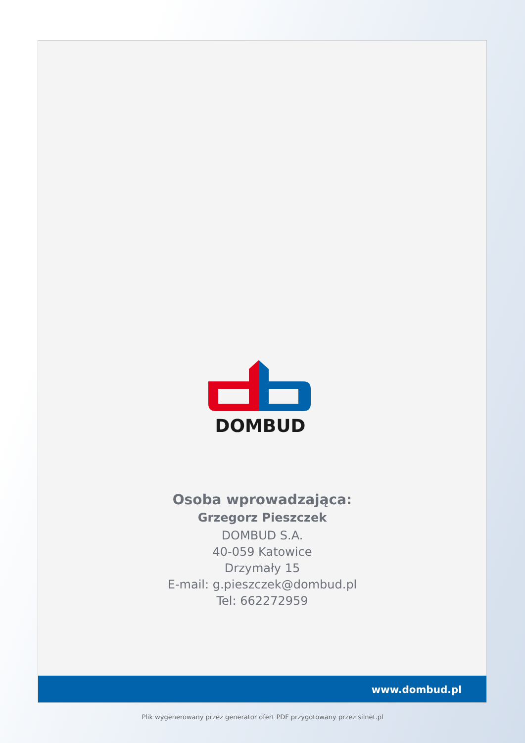DOMBUD
Osoba wprowadzająca:
Grzegorz Pieszczek
DOMBUD S.A.
40-059 Katowice
Drzymały 15
E-mail: g.pieszczek@dombud.pl
Tel: 662272959
www.dombud.pl
Plik wygenerowany przez generator ofert PDF przygotowany przez silnet.pl